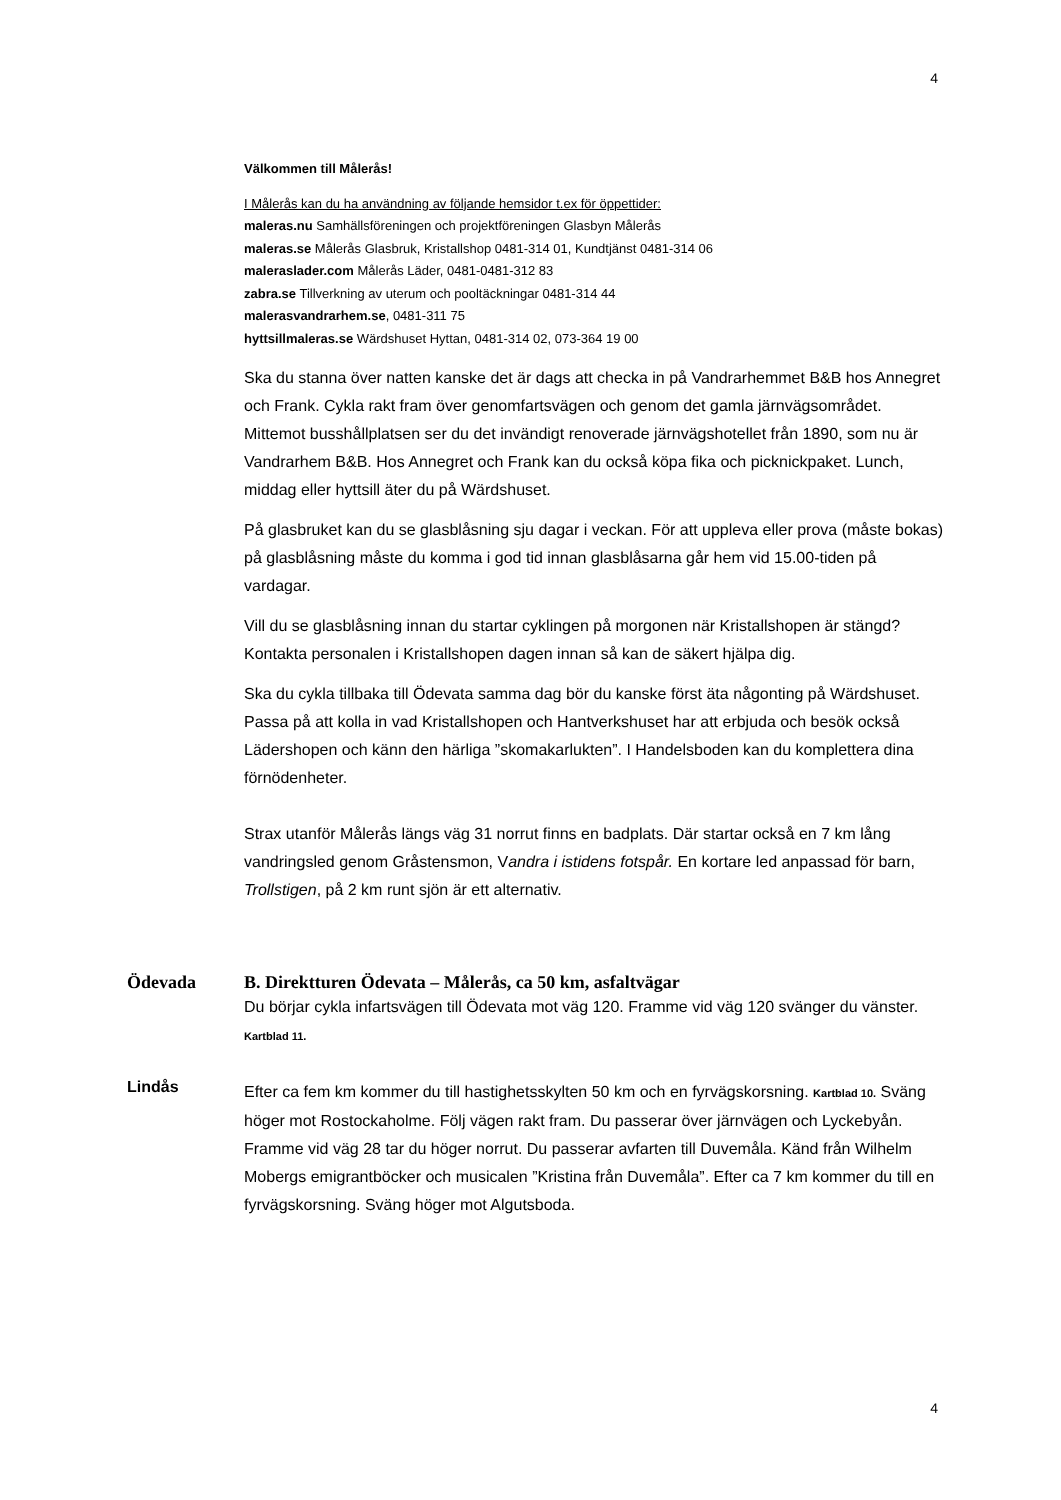4
Välkommen till Målerås!
I Målerås kan du ha användning av följande hemsidor t.ex för öppettider:
maleras.nu Samhällsföreningen och projektföreningen Glasbyn Målerås
maleras.se Målerås Glasbruk, Kristallshop 0481-314 01, Kundtjänst 0481-314 06
maleraslader.com Målerås Läder, 0481-0481-312 83
zabra.se Tillverkning av uterum och pooltäckningar 0481-314 44
malerasvandrarhem.se, 0481-311 75
hyttsillmaleras.se Wärdshuset Hyttan, 0481-314 02, 073-364 19 00
Ska du stanna över natten kanske det är dags att checka in på Vandrarhemmet B&B hos Annegret och Frank. Cykla rakt fram över genomfartsvägen och genom det gamla järnvägsområdet. Mittemot busshållplatsen ser du det invändigt renoverade järnvägshotellet från 1890, som nu är Vandrarhem B&B. Hos Annegret och Frank kan du också köpa fika och picknickpaket. Lunch, middag eller hyttsill äter du på Wärdshuset.
På glasbruket kan du se glasblåsning sju dagar i veckan. För att uppleva eller prova (måste bokas) på glasblåsning måste du komma i god tid innan glasblåsarna går hem vid 15.00-tiden på vardagar.
Vill du se glasblåsning innan du startar cyklingen på morgonen när Kristallshopen är stängd? Kontakta personalen i Kristallshopen dagen innan så kan de säkert hjälpa dig.
Ska du cykla tillbaka till Ödevata samma dag bör du kanske först äta någonting på Wärdshuset. Passa på att kolla in vad Kristallshopen och Hantverkshuset har att erbjuda och besök också Lädershopen och känn den härliga ”skomakarlukten”. I Handelsboden kan du komplettera dina förnödenheter.
Strax utanför Målerås längs väg 31 norrut finns en badplats. Där startar också en 7 km lång vandringsled genom Gråstensmon, Vandra i istidens fotspår. En kortare led anpassad för barn, Trollstigen, på 2 km runt sjön är ett alternativ.
Ödevada B. Direktturen Ödevata – Målerås, ca 50 km, asfaltvägar
Du börjar cykla infartsvägen till Ödevata mot väg 120. Framme vid väg 120 svänger du vänster. Kartblad 11.
Lindås
Efter ca fem km kommer du till hastighetsskylten 50 km och en fyrvägskorsning. Kartblad 10. Sväng höger mot Rostockaholme. Följ vägen rakt fram. Du passerar över järnvägen och Lyckebyån. Framme vid väg 28 tar du höger norrut. Du passerar avfarten till Duvemåla. Känd från Wilhelm Mobergs emigrantböcker och musicalen ”Kristina från Duvemåla”. Efter ca 7 km kommer du till en fyrvägskorsning. Sväng höger mot Algutsboda.
4